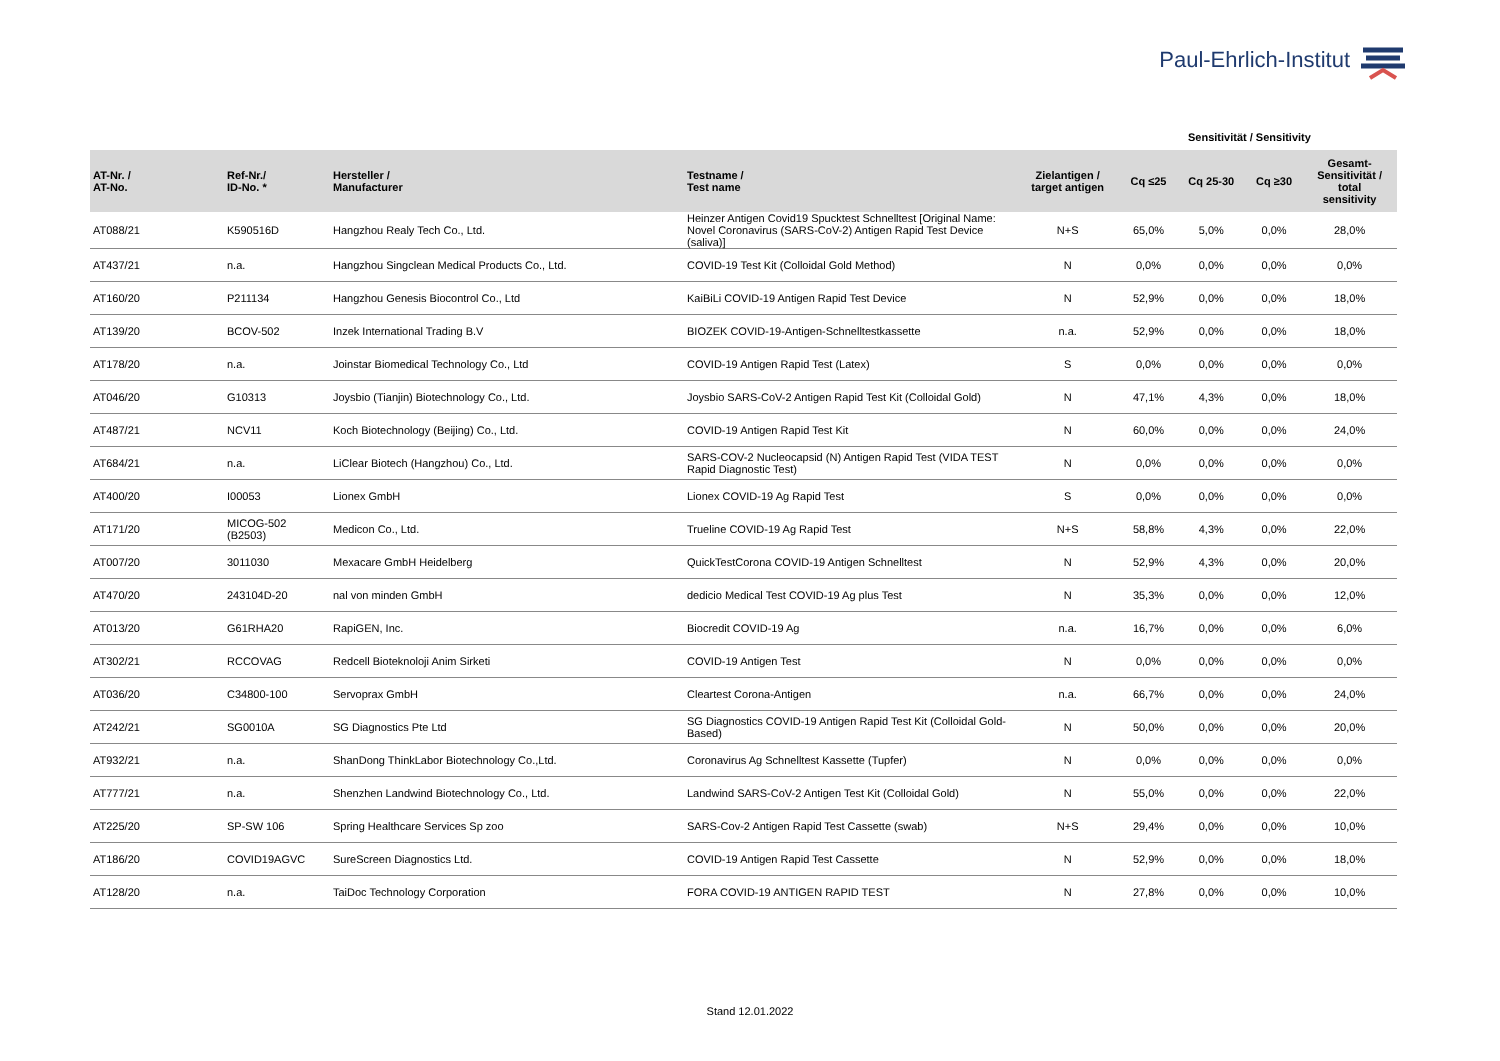Paul-Ehrlich-Institut
Sensitivität / Sensitivity
| AT-Nr. / AT-No. | Ref-Nr./ ID-No. * | Hersteller / Manufacturer | Testname / Test name | Zielantigen / target antigen | Cq ≤25 | Cq 25-30 | Cq ≥30 | Gesamt- Sensitivität / total sensitivity |
| --- | --- | --- | --- | --- | --- | --- | --- | --- |
| AT088/21 | K590516D | Hangzhou Realy Tech Co., Ltd. | Heinzer Antigen Covid19 Spucktest Schnelltest [Original Name: Novel Coronavirus (SARS-CoV-2) Antigen Rapid Test Device (saliva)] | N+S | 65,0% | 5,0% | 0,0% | 28,0% |
| AT437/21 | n.a. | Hangzhou Singclean Medical Products Co., Ltd. | COVID-19 Test Kit (Colloidal Gold Method) | N | 0,0% | 0,0% | 0,0% | 0,0% |
| AT160/20 | P211134 | Hangzhou Genesis Biocontrol Co., Ltd | KaiBiLi COVID-19 Antigen Rapid Test Device | N | 52,9% | 0,0% | 0,0% | 18,0% |
| AT139/20 | BCOV-502 | Inzek International Trading B.V | BIOZEK COVID-19-Antigen-Schnelltestkassette | n.a. | 52,9% | 0,0% | 0,0% | 18,0% |
| AT178/20 | n.a. | Joinstar Biomedical Technology Co., Ltd | COVID-19 Antigen Rapid Test (Latex) | S | 0,0% | 0,0% | 0,0% | 0,0% |
| AT046/20 | G10313 | Joysbio (Tianjin) Biotechnology Co., Ltd. | Joysbio SARS-CoV-2 Antigen Rapid Test Kit (Colloidal Gold) | N | 47,1% | 4,3% | 0,0% | 18,0% |
| AT487/21 | NCV11 | Koch Biotechnology (Beijing) Co., Ltd. | COVID-19 Antigen Rapid Test Kit | N | 60,0% | 0,0% | 0,0% | 24,0% |
| AT684/21 | n.a. | LiClear Biotech (Hangzhou) Co., Ltd. | SARS-COV-2 Nucleocapsid (N) Antigen Rapid Test (VIDA TEST Rapid Diagnostic Test) | N | 0,0% | 0,0% | 0,0% | 0,0% |
| AT400/20 | I00053 | Lionex GmbH | Lionex COVID-19 Ag Rapid Test | S | 0,0% | 0,0% | 0,0% | 0,0% |
| AT171/20 | MICOG-502 (B2503) | Medicon Co., Ltd. | Trueline COVID-19 Ag Rapid Test | N+S | 58,8% | 4,3% | 0,0% | 22,0% |
| AT007/20 | 3011030 | Mexacare GmbH Heidelberg | QuickTestCorona COVID-19 Antigen Schnelltest | N | 52,9% | 4,3% | 0,0% | 20,0% |
| AT470/20 | 243104D-20 | nal von minden GmbH | dedicio Medical Test COVID-19 Ag plus Test | N | 35,3% | 0,0% | 0,0% | 12,0% |
| AT013/20 | G61RHA20 | RapiGEN, Inc. | Biocredit COVID-19 Ag | n.a. | 16,7% | 0,0% | 0,0% | 6,0% |
| AT302/21 | RCCOVAG | Redcell Bioteknoloji Anim Sirketi | COVID-19 Antigen Test | N | 0,0% | 0,0% | 0,0% | 0,0% |
| AT036/20 | C34800-100 | Servoprax GmbH | Cleartest Corona-Antigen | n.a. | 66,7% | 0,0% | 0,0% | 24,0% |
| AT242/21 | SG0010A | SG Diagnostics Pte Ltd | SG Diagnostics COVID-19 Antigen Rapid Test Kit (Colloidal Gold-Based) | N | 50,0% | 0,0% | 0,0% | 20,0% |
| AT932/21 | n.a. | ShanDong ThinkLabor Biotechnology Co.,Ltd. | Coronavirus Ag Schnelltest Kassette (Tupfer) | N | 0,0% | 0,0% | 0,0% | 0,0% |
| AT777/21 | n.a. | Shenzhen Landwind Biotechnology Co., Ltd. | Landwind SARS-CoV-2 Antigen Test Kit (Colloidal Gold) | N | 55,0% | 0,0% | 0,0% | 22,0% |
| AT225/20 | SP-SW 106 | Spring Healthcare Services Sp zoo | SARS-Cov-2 Antigen Rapid Test Cassette (swab) | N+S | 29,4% | 0,0% | 0,0% | 10,0% |
| AT186/20 | COVID19AGVC | SureScreen Diagnostics Ltd. | COVID-19 Antigen Rapid Test Cassette | N | 52,9% | 0,0% | 0,0% | 18,0% |
| AT128/20 | n.a. | TaiDoc Technology Corporation | FORA COVID-19 ANTIGEN RAPID TEST | N | 27,8% | 0,0% | 0,0% | 10,0% |
Stand 12.01.2022